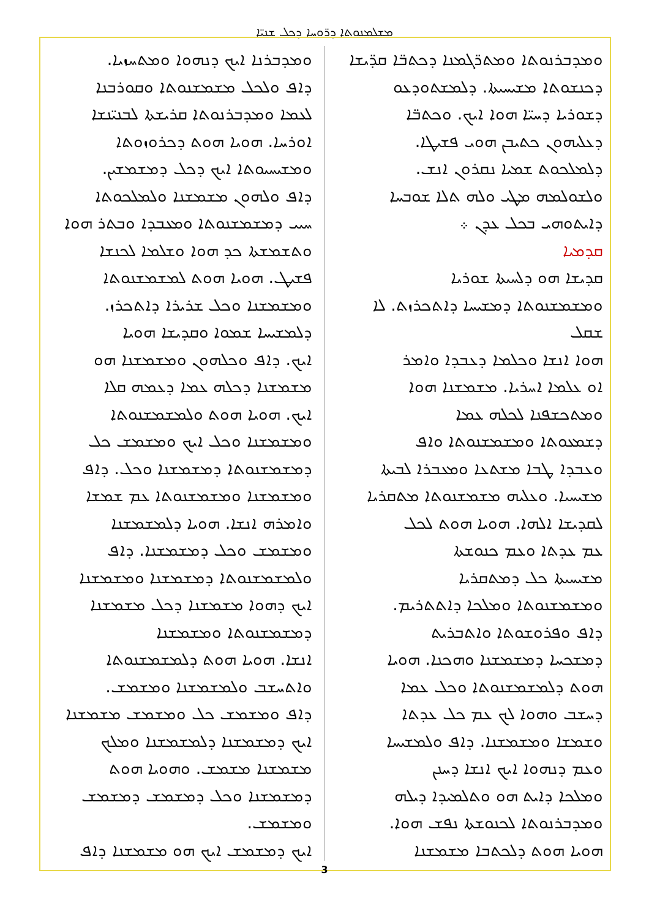ܡܫܠܡܢܘܬܐ ܕܪ̈ܘܚܐ ܕܟܠ ܫܢܝ̈ܐ
ܘܡܕܒܪܢܘܬܐ ܘܡܬܪ̈ܓܡܢܐ ܕܟܬܒ̈ܐ ܩܕ̈ܝܫܐ
ܕܟܢܫܘܬܐ ܡܫܝܚܝܬܐ. ܕܠܡܫܬܘܕܥܘ
ܕܫܘܪܝܐ ܕܚܝ̈ܐ ܗܘܐ ܐܝܟ. ܘܟܬܒ̈ܐ
ܕܥܠܝܗܘܢ ܟܬܝܒܢ ܗܘܝ ܦܫܝܛܐ.
ܕܠܡܠܟܘܬ ܫܡܝܐ ܢܩܪܘܢ ܐܢܫ.
ܘܠܫܘܠܡܗ ܡܛܝ ܘܠܗ ܬܠܐ ܫܘܒܚܐ
ܕܐܝܬܘܗܝ ܒܟܠ ܥܕܢ ܀
ܩܕܡܝܐ
ܩܕܝܫܐ ܗܘ ܕܠܚܝܬܐ ܫܘܪܝܐ
ܘܡܫܡܫܢܘܬܐ ܕܡܫܝܚܐ ܕܐܬܟܪܙܬ. ܠܐ ܫܩܠ
ܗܘܐ ܐܢܫܐ ܘܟܠܡܐ ܕܥܒܕܐ ܘܐܡܪ
ܐܘ ܥܠܡܐ ܐܚܪܝܐ. ܡܫܡܫܢܐ ܗܘܐ
ܘܡܬܟܫܦܢܐ ܠܟܠܗ ܥܡܐ
ܕܫܡܥܘܬܐ ܘܡܫܡܫܢܘܬܐ ܘܐܦ
ܘܥܒܕܐ ܛܒܐ ܡܫܬܥܐ ܘܡܥܒܪܐ ܠܒܝܬܐ
ܡܫܝܚܝܐ. ܘܥܠܝܗ ܡܫܡܫܢܘܬܐ ܡܬܩܪܝܐ
ܠܩܕܝܫܐ ܐܠܗܐ. ܗܘܝܐ ܗܘܬ ܠܟܠ
ܥܡ ܥܕܬܐ ܘܥܡ ܟܢܘܫܬܐ
ܡܫܝܚܝܬܐ ܟܠ ܕܡܬܩܪܝܐ
ܘܡܫܡܫܢܘܬܐ ܘܡܠܟܐ ܕܐܬܬܪܝܡ.
ܕܐܦ ܘܦܪܘܫܘܬܐ ܘܐܬܒܪܝܬ
ܕܡܫܟܚܐ ܕܡܫܡܫܢܐ ܘܗܟܢܐ. ܗܘܝܐ
ܗܘܬ ܕܠܡܫܡܫܢܘܬܐ ܘܟܠ ܥܡܐ
ܕܚܫܒ ܘܗܘܐ ܠܟ ܥܡ ܟܠ ܥܕܬܐ
ܘܫܡܫܐ ܘܡܫܡܫܢܐ. ܕܐܦ ܘܠܡܫܝܚܐ
ܘܥܡ ܕܢܗܘܐ ܐܝܟ ܐܢܫܐ ܕܚܢܢ
ܘܡܠܟܐ ܕܐܝܬ ܗܘ ܘܬܠܡܝܕܐ ܕܝܠܗ
ܘܡܕܒܪܢܘܬܐ ܠܟܢܘܫܬܐ ܢܦܫ ܗܘܐ.
ܗܘܝܐ ܗܘܬ ܕܠܟܬܒܐ ܡܫܡܫܢܐ
ܘܡܕܒܪܢܐ ܐܝܟ ܕܢܗܘܐ ܘܡܬܚܙܝܐ.
ܕܐܦ ܘܠܟܠ ܡܫܡܫܢܘܬܐ ܘܩܘܪܒܢܐ
ܠܥܡܐ ܘܡܕܒܪܢܘܬܐ ܩܪܝܫܬܐ ܠܒܢܝ̈ܢܫܐ
ܐܘܪܚܐ. ܗܘܝܐ ܗܘܬ ܕܟܪܘܙܘܬܐ
ܘܡܫܝܚܝܘܬܐ ܐܝܟ ܕܟܠ ܕܡܫܡܫܝܢ.
ܕܐܦ ܘܠܗܘܢ ܡܫܡܫܢܐ ܘܠܡܠܟܘܬܐ
ܚܝܝ ܕܡܫܡܫܢܘܬܐ ܘܡܥܒܕܐ ܘܒܬܪ ܗܘܐ
ܘܬܫܡܫܬܐ ܟܕ ܗܘܐ ܘܫܠܡܐ ܠܟܢܫܐ
ܦܫܝܛ. ܗܘܝܐ ܗܘܬ ܠܡܫܡܫܢܘܬܐ
ܘܡܫܡܫܢܐ ܘܟܠ ܫܪܝܪܐ ܕܐܬܟܪܙ.
ܕܠܡܫܝܚܐ ܫܡܘܐ ܘܩܕܝܫܐ ܗܘܝܐ
ܐܝܟ. ܕܐܦ ܘܟܠܗܘܢ ܘܡܫܡܫܢܐ ܗܘ
ܡܫܡܫܢܐ ܕܟܠܗ ܥܡܐ ܕܥܡܗ ܩܠܐ
ܐܝܟ. ܗܘܝܐ ܗܘܬ ܘܠܡܫܡܫܢܘܬܐ
ܘܡܫܡܫܢܐ ܘܟܠ ܐܝܟ ܘܡܫܡܫ ܟܠ
ܕܡܫܡܫܢܘܬܐ ܕܡܫܡܫܢܐ ܘܟܠ. ܕܐܦ
ܘܡܫܡܫܢܐ ܘܡܫܡܫܢܘܬܐ ܥܡ ܫܡܫܐ
ܘܐܡܪܗ ܐܢܫܐ. ܗܘܝܐ ܕܠܡܫܡܫܢܐ
ܘܡܫܡܫ ܘܟܠ ܕܡܫܡܫܢܐ. ܕܐܦ
ܘܠܡܫܡܫܢܘܬܐ ܕܡܫܡܫܢܐ ܘܡܫܡܫܢܐ
ܐܝܟ ܕܗܘܐ ܡܫܡܫܢܐ ܕܟܠ ܡܫܡܫܢܐ
ܕܡܫܡܫܢܘܬܐ ܘܡܫܡܫܢܐ
ܐܢܫܐ. ܗܘܝܐ ܗܘܬ ܕܠܡܫܡܫܢܘܬܐ
ܘܐܬܚܫܒ ܘܠܡܫܡܫܢܐ ܘܡܫܡܫ.
ܕܐܦ ܘܡܫܡܫ ܟܠ ܘܡܫܡܫ ܡܫܡܫܢܐ
ܐܝܟ ܕܡܫܡܫܢܐ ܕܠܡܫܡܫܢܐ ܘܡܠܟ
ܡܫܡܫܢܐ ܡܫܡܫ. ܘܗܘܝܐ ܗܘܬ
ܕܡܫܡܫܢܐ ܘܟܠ ܕܡܫܡܫ ܕܡܫܡܫ ܘܡܫܡܫ.
ܐܝܟ ܕܡܫܡܫ ܐܝܟ ܗܘ ܡܫܡܫܢܐ ܕܐܦ
3